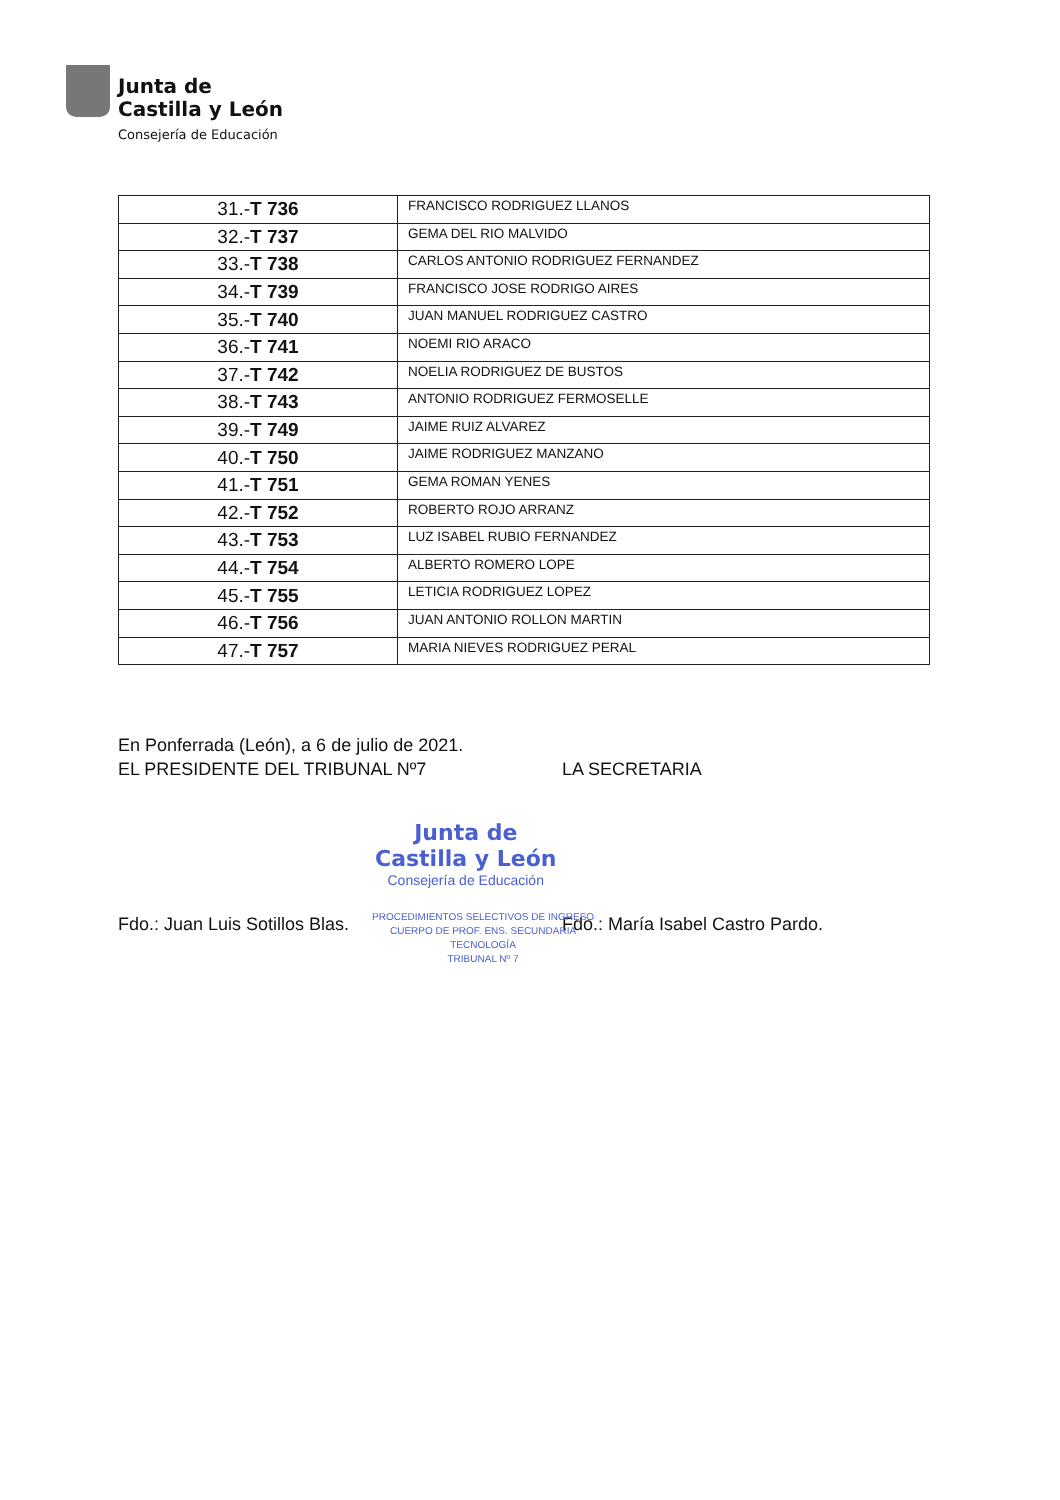Junta de
Castilla y León
Consejería de Educación
| 31.- T 736 | FRANCISCO RODRIGUEZ LLANOS |
| 32.- T 737 | GEMA DEL RIO MALVIDO |
| 33.- T 738 | CARLOS ANTONIO RODRIGUEZ FERNANDEZ |
| 34.- T 739 | FRANCISCO JOSE RODRIGO AIRES |
| 35.- T 740 | JUAN MANUEL RODRIGUEZ CASTRO |
| 36.- T 741 | NOEMI RIO ARACO |
| 37.- T 742 | NOELIA RODRIGUEZ DE BUSTOS |
| 38.- T 743 | ANTONIO RODRIGUEZ FERMOSELLE |
| 39.- T 749 | JAIME RUIZ ALVAREZ |
| 40.- T 750 | JAIME RODRIGUEZ MANZANO |
| 41.- T 751 | GEMA ROMAN YENES |
| 42.- T 752 | ROBERTO ROJO ARRANZ |
| 43.- T 753 | LUZ ISABEL RUBIO FERNANDEZ |
| 44.- T 754 | ALBERTO ROMERO LOPE |
| 45.- T 755 | LETICIA RODRIGUEZ LOPEZ |
| 46.- T 756 | JUAN ANTONIO ROLLON MARTIN |
| 47.- T 757 | MARIA NIEVES RODRIGUEZ PERAL |
En Ponferrada (León), a 6 de julio de 2021.
EL PRESIDENTE DEL TRIBUNAL Nº7 LA SECRETARIA
Junta de
Castilla y León
Consejería de Educación
Fdo.: Juan Luis Sotillos Blas. Fdo.: María Isabel Castro Pardo.
PROCEDIMIENTOS SELECTIVOS DE INGRESO
CUERPO DE PROF. ENS. SECUNDARIA
TECNOLOGÍA
TRIBUNAL Nº 7